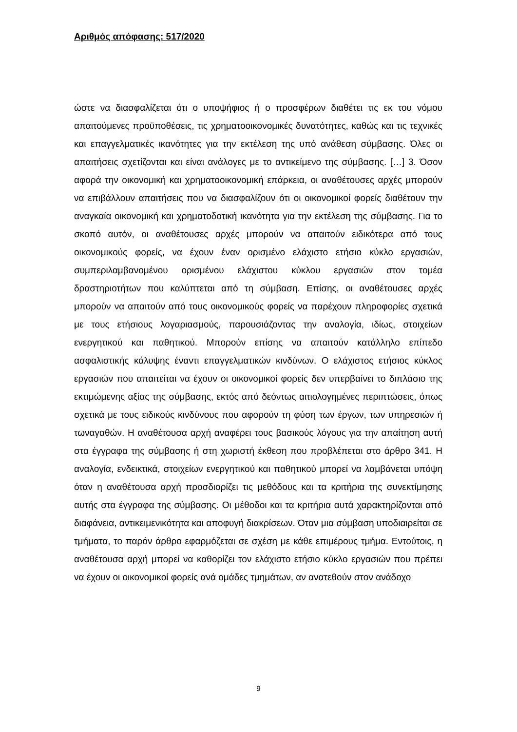Αριθμός απόφασης: 517/2020
ώστε να διασφαλίζεται ότι ο υποψήφιος ή ο προσφέρων διαθέτει τις εκ του νόμου απαιτούμενες προϋποθέσεις, τις χρηματοοικονομικές δυνατότητες, καθώς και τις τεχνικές και επαγγελματικές ικανότητες για την εκτέλεση της υπό ανάθεση σύμβασης. Όλες οι απαιτήσεις σχετίζονται και είναι ανάλογες με το αντικείμενο της σύμβασης. […] 3. Όσον αφορά την οικονομική και χρηματοοικονομική επάρκεια, οι αναθέτουσες αρχές μπορούν να επιβάλλουν απαιτήσεις που να διασφαλίζουν ότι οι οικονομικοί φορείς διαθέτουν την αναγκαία οικονομική και χρηματοδοτική ικανότητα για την εκτέλεση της σύμβασης. Για το σκοπό αυτόν, οι αναθέτουσες αρχές μπορούν να απαιτούν ειδικότερα από τους οικονομικούς φορείς, να έχουν έναν ορισμένο ελάχιστο ετήσιο κύκλο εργασιών, συμπεριλαμβανομένου ορισμένου ελάχιστου κύκλου εργασιών στον τομέα δραστηριοτήτων που καλύπτεται από τη σύμβαση. Επίσης, οι αναθέτουσες αρχές μπορούν να απαιτούν από τους οικονομικούς φορείς να παρέχουν πληροφορίες σχετικά με τους ετήσιους λογαριασμούς, παρουσιάζοντας την αναλογία, ιδίως, στοιχείων ενεργητικού και παθητικού. Μπορούν επίσης να απαιτούν κατάλληλο επίπεδο ασφαλιστικής κάλυψης έναντι επαγγελματικών κινδύνων. Ο ελάχιστος ετήσιος κύκλος εργασιών που απαιτείται να έχουν οι οικονομικοί φορείς δεν υπερβαίνει το διπλάσιο της εκτιμώμενης αξίας της σύμβασης, εκτός από δεόντως αιτιολογημένες περιπτώσεις, όπως σχετικά με τους ειδικούς κινδύνους που αφορούν τη φύση των έργων, των υπηρεσιών ή τωναγαθών. Η αναθέτουσα αρχή αναφέρει τους βασικούς λόγους για την απαίτηση αυτή στα έγγραφα της σύμβασης ή στη χωριστή έκθεση που προβλέπεται στο άρθρο 341. Η αναλογία, ενδεικτικά, στοιχείων ενεργητικού και παθητικού μπορεί να λαμβάνεται υπόψη όταν η αναθέτουσα αρχή προσδιορίζει τις μεθόδους και τα κριτήρια της συνεκτίμησης αυτής στα έγγραφα της σύμβασης. Οι μέθοδοι και τα κριτήρια αυτά χαρακτηρίζονται από διαφάνεια, αντικειμενικότητα και αποφυγή διακρίσεων. Όταν μια σύμβαση υποδιαιρείται σε τμήματα, το παρόν άρθρο εφαρμόζεται σε σχέση με κάθε επιμέρους τμήμα. Εντούτοις, η αναθέτουσα αρχή μπορεί να καθορίζει τον ελάχιστο ετήσιο κύκλο εργασιών που πρέπει να έχουν οι οικονομικοί φορείς ανά ομάδες τμημάτων, αν ανατεθούν στον ανάδοχο
9